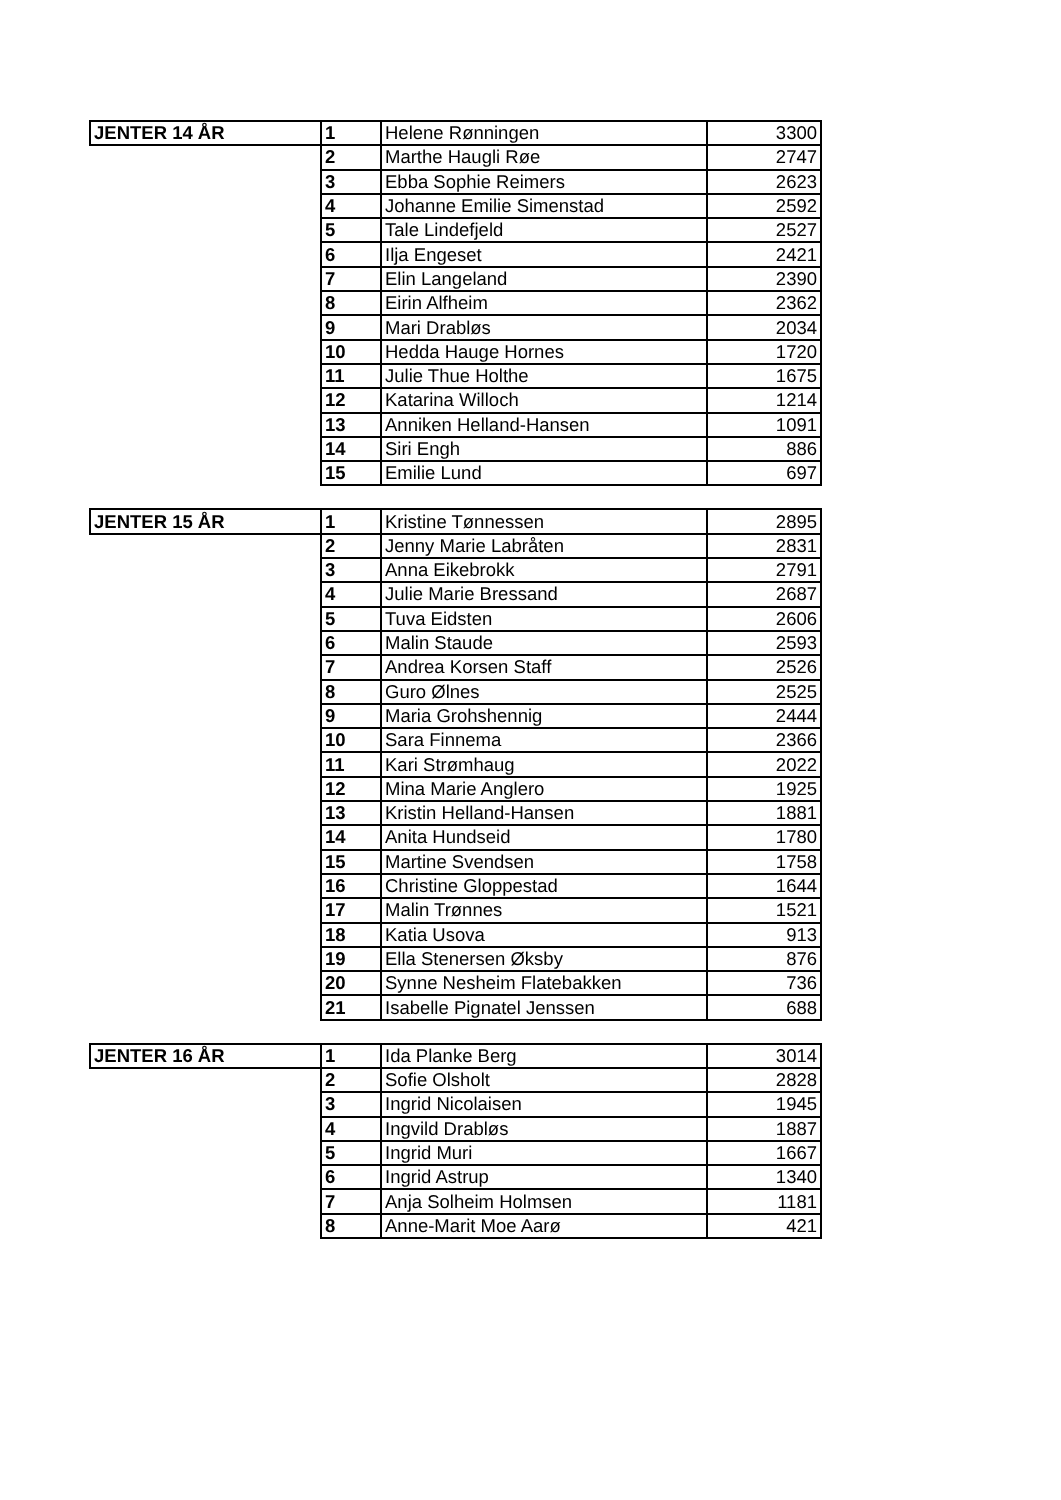| JENTER 14 ÅR | 1 | Helene Rønningen | 3300 |
| | 2 | Marthe Haugli Røe | 2747 |
| | 3 | Ebba Sophie Reimers | 2623 |
| | 4 | Johanne Emilie Simenstad | 2592 |
| | 5 | Tale Lindefjeld | 2527 |
| | 6 | Ilja Engeset | 2421 |
| | 7 | Elin Langeland | 2390 |
| | 8 | Eirin Alfheim | 2362 |
| | 9 | Mari Drabløs | 2034 |
| | 10 | Hedda Hauge Hornes | 1720 |
| | 11 | Julie Thue Holthe | 1675 |
| | 12 | Katarina Willoch | 1214 |
| | 13 | Anniken Helland-Hansen | 1091 |
| | 14 | Siri Engh | 886 |
| | 15 | Emilie Lund | 697 |
| JENTER 15 ÅR | 1 | Kristine Tønnessen | 2895 |
| | 2 | Jenny Marie Labråten | 2831 |
| | 3 | Anna Eikebrokk | 2791 |
| | 4 | Julie Marie Bressand | 2687 |
| | 5 | Tuva Eidsten | 2606 |
| | 6 | Malin Staude | 2593 |
| | 7 | Andrea Korsen Staff | 2526 |
| | 8 | Guro Ølnes | 2525 |
| | 9 | Maria Grohshennig | 2444 |
| | 10 | Sara Finnema | 2366 |
| | 11 | Kari Strømhaug | 2022 |
| | 12 | Mina Marie Anglero | 1925 |
| | 13 | Kristin Helland-Hansen | 1881 |
| | 14 | Anita Hundseid | 1780 |
| | 15 | Martine Svendsen | 1758 |
| | 16 | Christine Gloppestad | 1644 |
| | 17 | Malin Trønnes | 1521 |
| | 18 | Katia Usova | 913 |
| | 19 | Ella Stenersen Øksby | 876 |
| | 20 | Synne Nesheim Flatebakken | 736 |
| | 21 | Isabelle Pignatel Jenssen | 688 |
| JENTER 16 ÅR | 1 | Ida Planke Berg | 3014 |
| | 2 | Sofie Olsholt | 2828 |
| | 3 | Ingrid Nicolaisen | 1945 |
| | 4 | Ingvild Drabløs | 1887 |
| | 5 | Ingrid Muri | 1667 |
| | 6 | Ingrid Astrup | 1340 |
| | 7 | Anja Solheim Holmsen | 1181 |
| | 8 | Anne-Marit Moe Aarø | 421 |